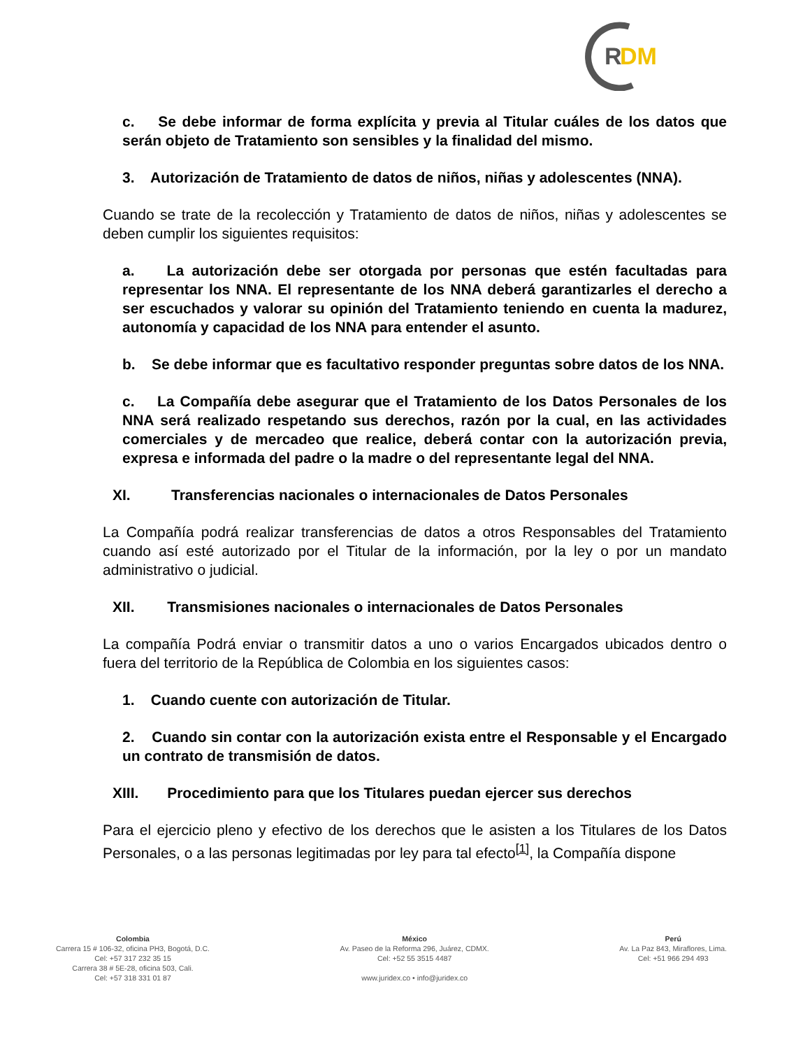R
DM
c. Se debe informar de forma explícita y previa al Titular cuáles de los datos que serán objeto de Tratamiento son sensibles y la finalidad del mismo.
3. Autorización de Tratamiento de datos de niños, niñas y adolescentes (NNA).
Cuando se trate de la recolección y Tratamiento de datos de niños, niñas y adolescentes se deben cumplir los siguientes requisitos:
a. La autorización debe ser otorgada por personas que estén facultadas para representar los NNA. El representante de los NNA deberá garantizarles el derecho a ser escuchados y valorar su opinión del Tratamiento teniendo en cuenta la madurez, autonomía y capacidad de los NNA para entender el asunto.
b. Se debe informar que es facultativo responder preguntas sobre datos de los NNA.
c. La Compañía debe asegurar que el Tratamiento de los Datos Personales de los NNA será realizado respetando sus derechos, razón por la cual, en las actividades comerciales y de mercadeo que realice, deberá contar con la autorización previa, expresa e informada del padre o la madre o del representante legal del NNA.
XI. Transferencias nacionales o internacionales de Datos Personales
La Compañía podrá realizar transferencias de datos a otros Responsables del Tratamiento cuando así esté autorizado por el Titular de la información, por la ley o por un mandato administrativo o judicial.
XII. Transmisiones nacionales o internacionales de Datos Personales
La compañía Podrá enviar o transmitir datos a uno o varios Encargados ubicados dentro o fuera del territorio de la República de Colombia en los siguientes casos:
1. Cuando cuente con autorización de Titular.
2. Cuando sin contar con la autorización exista entre el Responsable y el Encargado un contrato de transmisión de datos.
XIII. Procedimiento para que los Titulares puedan ejercer sus derechos
Para el ejercicio pleno y efectivo de los derechos que le asisten a los Titulares de los Datos Personales, o a las personas legitimadas por ley para tal efecto<sup>[1]</sup>, la Compañía dispone
Colombia
Carrera 15 # 106-32, oficina PH3, Bogotá, D.C.
Cel: +57 317 232 35 15
Carrera 38 # 5E-28, oficina 503, Cali.
Cel: +57 318 331 01 87
México
Av. Paseo de la Reforma 296, Juárez, CDMX.
Cel: +52 55 3515 4487
www.juridex.co • info@juridex.co
Perú
Av. La Paz 843, Miraflores, Lima.
Cel: +51 966 294 493